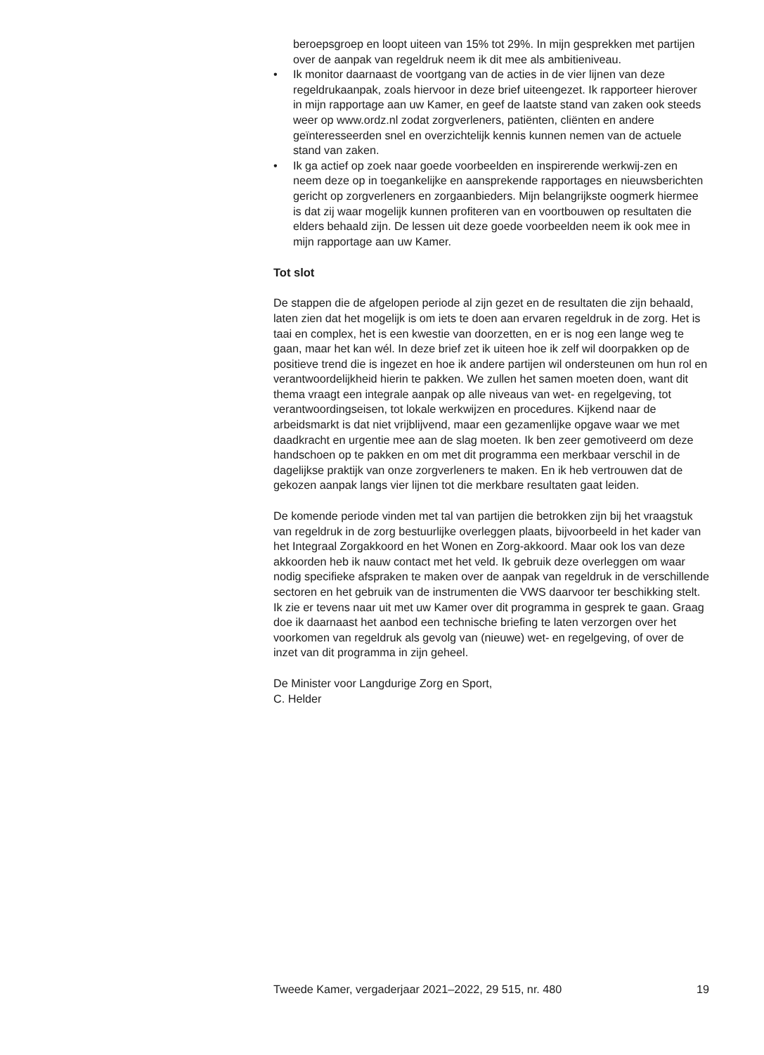beroepsgroep en loopt uiteen van 15% tot 29%. In mijn gesprekken met partijen over de aanpak van regeldruk neem ik dit mee als ambitieniveau.
• Ik monitor daarnaast de voortgang van de acties in de vier lijnen van deze regeldrukaanpak, zoals hiervoor in deze brief uiteengezet. Ik rapporteer hierover in mijn rapportage aan uw Kamer, en geef de laatste stand van zaken ook steeds weer op www.ordz.nl zodat zorgverleners, patiënten, cliënten en andere geïnteresseerden snel en overzichtelijk kennis kunnen nemen van de actuele stand van zaken.
• Ik ga actief op zoek naar goede voorbeelden en inspirerende werkwij-zen en neem deze op in toegankelijke en aansprekende rapportages en nieuwsberichten gericht op zorgverleners en zorgaanbieders. Mijn belangrijkste oogmerk hiermee is dat zij waar mogelijk kunnen profiteren van en voortbouwen op resultaten die elders behaald zijn. De lessen uit deze goede voorbeelden neem ik ook mee in mijn rapportage aan uw Kamer.
Tot slot
De stappen die de afgelopen periode al zijn gezet en de resultaten die zijn behaald, laten zien dat het mogelijk is om iets te doen aan ervaren regeldruk in de zorg. Het is taai en complex, het is een kwestie van doorzetten, en er is nog een lange weg te gaan, maar het kan wél. In deze brief zet ik uiteen hoe ik zelf wil doorpakken op de positieve trend die is ingezet en hoe ik andere partijen wil ondersteunen om hun rol en verantwoordelijkheid hierin te pakken. We zullen het samen moeten doen, want dit thema vraagt een integrale aanpak op alle niveaus van wet- en regelgeving, tot verantwoordingseisen, tot lokale werkwijzen en procedures. Kijkend naar de arbeidsmarkt is dat niet vrijblijvend, maar een gezamenlijke opgave waar we met daadkracht en urgentie mee aan de slag moeten. Ik ben zeer gemotiveerd om deze handschoen op te pakken en om met dit programma een merkbaar verschil in de dagelijkse praktijk van onze zorgverleners te maken. En ik heb vertrouwen dat de gekozen aanpak langs vier lijnen tot die merkbare resultaten gaat leiden.
De komende periode vinden met tal van partijen die betrokken zijn bij het vraagstuk van regeldruk in de zorg bestuurlijke overleggen plaats, bijvoorbeeld in het kader van het Integraal Zorgakkoord en het Wonen en Zorg-akkoord. Maar ook los van deze akkoorden heb ik nauw contact met het veld. Ik gebruik deze overleggen om waar nodig specifieke afspraken te maken over de aanpak van regeldruk in de verschillende sectoren en het gebruik van de instrumenten die VWS daarvoor ter beschikking stelt. Ik zie er tevens naar uit met uw Kamer over dit programma in gesprek te gaan. Graag doe ik daarnaast het aanbod een technische briefing te laten verzorgen over het voorkomen van regeldruk als gevolg van (nieuwe) wet- en regelgeving, of over de inzet van dit programma in zijn geheel.
De Minister voor Langdurige Zorg en Sport,
C. Helder
Tweede Kamer, vergaderjaar 2021–2022, 29 515, nr. 480 19